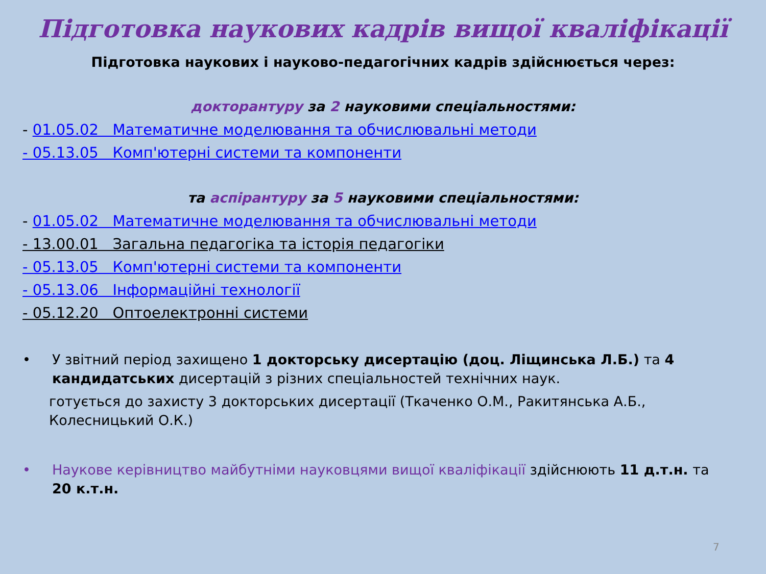Підготовка наукових кадрів вищої кваліфікації
Підготовка наукових і науково-педагогічних кадрів здійснюється через:
докторантуру за 2 науковими спеціальностями:
- 01.05.02 Математичне моделювання та обчислювальні методи
- 05.13.05 Комп'ютерні системи та компоненти
та аспірантуру за 5 науковими спеціальностями:
- 01.05.02 Математичне моделювання та обчислювальні методи
- 13.00.01 Загальна педагогіка та історія педагогіки
- 05.13.05 Комп'ютерні системи та компоненти
- 05.13.06 Інформаційні технології
- 05.12.20 Оптоелектронні системи
• У звітний період захищено 1 докторську дисертацію (доц. Ліщинська Л.Б.) та 4 кандидатських дисертацій з різних спеціальностей технічних наук.
готується до захисту 3 докторських дисертації (Ткаченко О.М., Ракитянська А.Б., Колесницький О.К.)
• Наукове керівництво майбутніми науковцями вищої кваліфікації здійснюють 11 д.т.н. та 20 к.т.н.
7